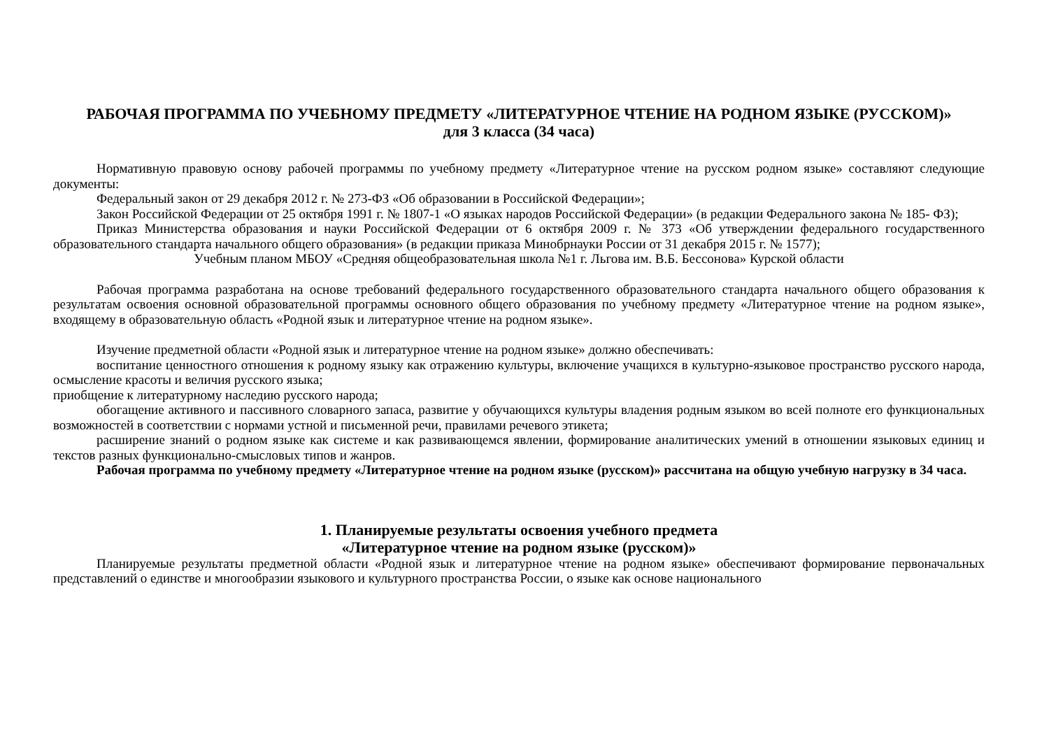РАБОЧАЯ ПРОГРАММА ПО УЧЕБНОМУ ПРЕДМЕТУ «ЛИТЕРАТУРНОЕ ЧТЕНИЕ НА РОДНОМ ЯЗЫКЕ (РУССКОМ)»
для 3 класса (34 часа)
Нормативную правовую основу рабочей программы по учебному предмету «Литературное чтение на русском родном языке» составляют следующие документы:
Федеральный закон от 29 декабря 2012 г. № 273-ФЗ «Об образовании в Российской Федерации»;
Закон Российской Федерации от 25 октября 1991 г. № 1807-1 «О языках народов Российской Федерации» (в редакции Федерального закона № 185- ФЗ);
Приказ Министерства образования и науки Российской Федерации от 6 октября 2009 г. № 373 «Об утверждении федерального государственного образовательного стандарта начального общего образования» (в редакции приказа Минобрнауки России от 31 декабря 2015 г. № 1577);
Учебным планом МБОУ «Средняя общеобразовательная школа №1 г. Льгова им. В.Б. Бессонова» Курской области
Рабочая программа разработана на основе требований федерального государственного образовательного стандарта начального общего образования к результатам освоения основной образовательной программы основного общего образования по учебному предмету «Литературное чтение на родном языке», входящему в образовательную область «Родной язык и литературное чтение на родном языке».
Изучение предметной области «Родной язык и литературное чтение на родном языке» должно обеспечивать:
воспитание ценностного отношения к родному языку как отражению культуры, включение учащихся в культурно-языковое пространство русского народа, осмысление красоты и величия русского языка;
приобщение к литературному наследию русского народа;
обогащение активного и пассивного словарного запаса, развитие у обучающихся культуры владения родным языком во всей полноте его функциональных возможностей в соответствии с нормами устной и письменной речи, правилами речевого этикета;
расширение знаний о родном языке как системе и как развивающемся явлении, формирование аналитических умений в отношении языковых единиц и текстов разных функционально-смысловых типов и жанров.
Рабочая программа по учебному предмету «Литературное чтение на родном языке (русском)» рассчитана на общую учебную нагрузку в 34 часа.
1. Планируемые результаты освоения учебного предмета
«Литературное чтение на родном языке (русском)»
Планируемые результаты предметной области «Родной язык и литературное чтение на родном языке» обеспечивают формирование первоначальных представлений о единстве и многообразии языкового и культурного пространства России, о языке как основе национального